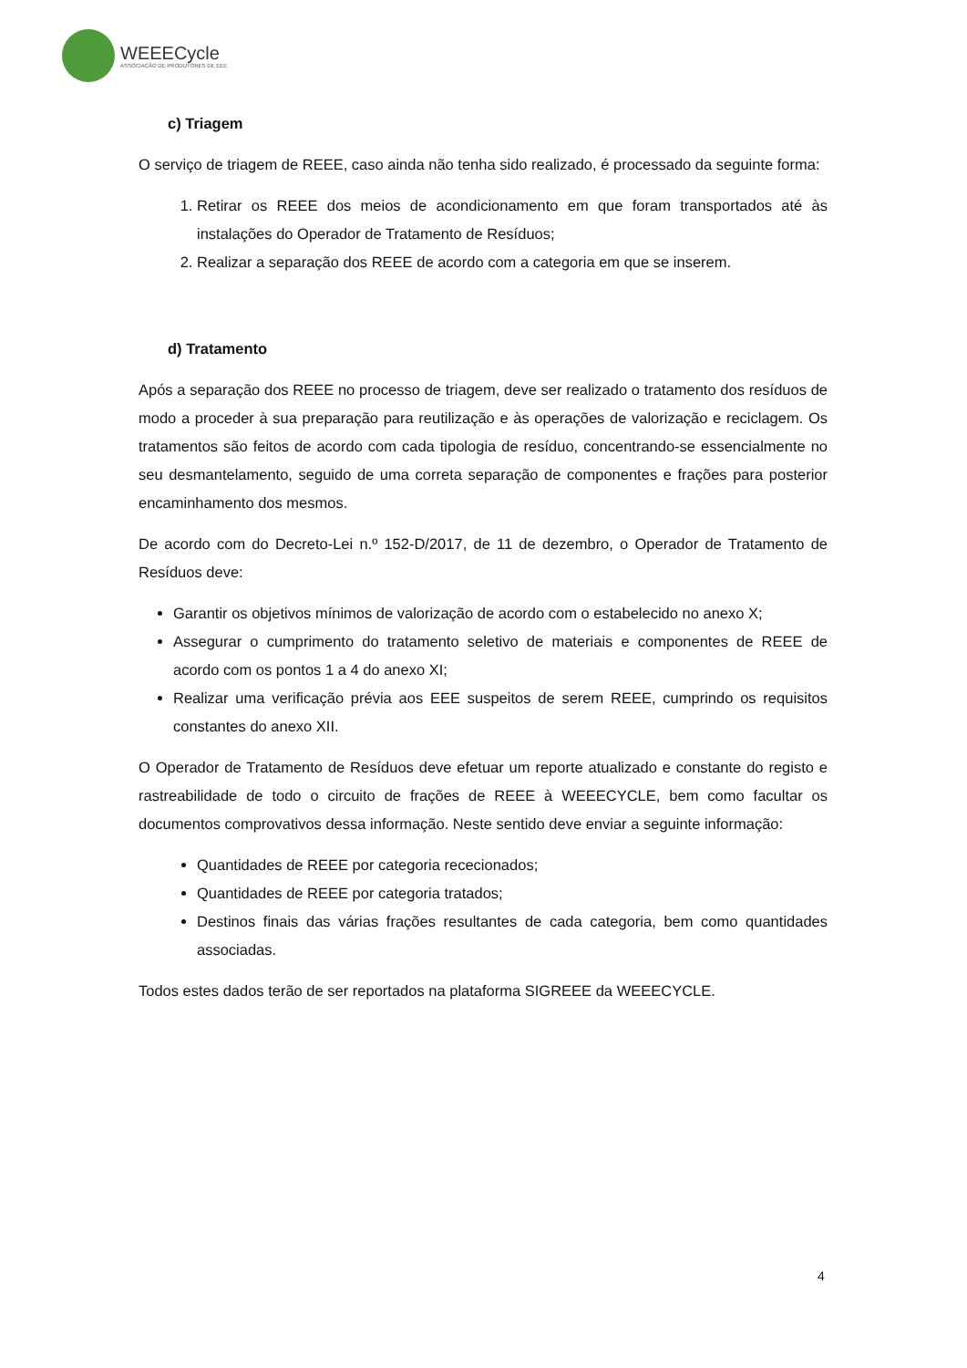WEEECycle
ASSOCIAÇÃO DE PRODUTORES DE EEE
c) Triagem
O serviço de triagem de REEE, caso ainda não tenha sido realizado, é processado da seguinte forma:
1. Retirar os REEE dos meios de acondicionamento em que foram transportados até às instalações do Operador de Tratamento de Resíduos;
2. Realizar a separação dos REEE de acordo com a categoria em que se inserem.
d) Tratamento
Após a separação dos REEE no processo de triagem, deve ser realizado o tratamento dos resíduos de modo a proceder à sua preparação para reutilização e às operações de valorização e reciclagem. Os tratamentos são feitos de acordo com cada tipologia de resíduo, concentrando-se essencialmente no seu desmantelamento, seguido de uma correta separação de componentes e frações para posterior encaminhamento dos mesmos.
De acordo com do Decreto-Lei n.º 152-D/2017, de 11 de dezembro, o Operador de Tratamento de Resíduos deve:
Garantir os objetivos mínimos de valorização de acordo com o estabelecido no anexo X;
Assegurar o cumprimento do tratamento seletivo de materiais e componentes de REEE de acordo com os pontos 1 a 4 do anexo XI;
Realizar uma verificação prévia aos EEE suspeitos de serem REEE, cumprindo os requisitos constantes do anexo XII.
O Operador de Tratamento de Resíduos deve efetuar um reporte atualizado e constante do registo e rastreabilidade de todo o circuito de frações de REEE à WEEECYCLE, bem como facultar os documentos comprovativos dessa informação. Neste sentido deve enviar a seguinte informação:
Quantidades de REEE por categoria rececionados;
Quantidades de REEE por categoria tratados;
Destinos finais das várias frações resultantes de cada categoria, bem como quantidades associadas.
Todos estes dados terão de ser reportados na plataforma SIGREEE da WEEECYCLE.
4